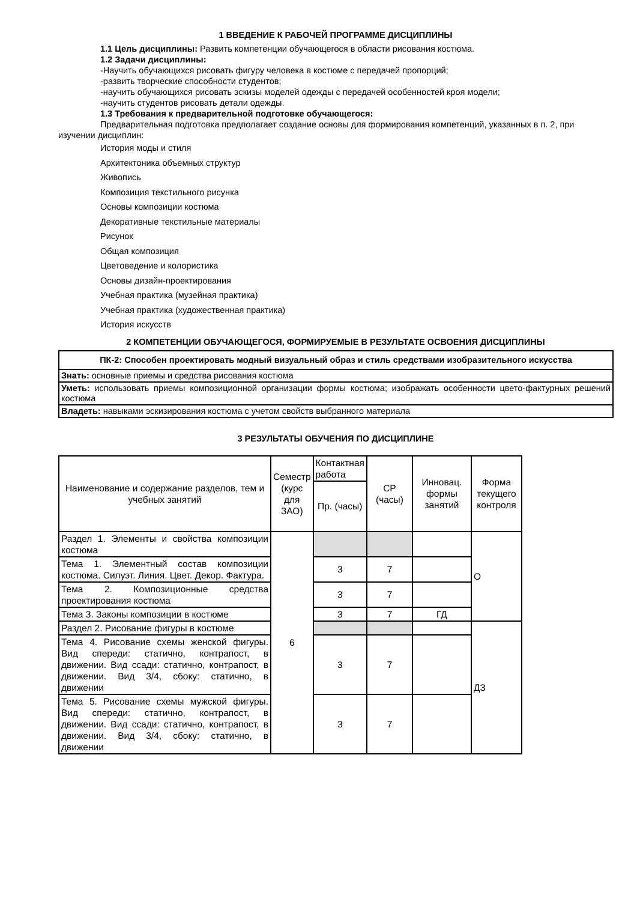1 ВВЕДЕНИЕ К РАБОЧЕЙ ПРОГРАММЕ ДИСЦИПЛИНЫ
1.1 Цель дисциплины: Развить компетенции обучающегося в области рисования костюма.
1.2 Задачи дисциплины:
-Научить обучающихся рисовать фигуру человека в костюме с передачей пропорций;
-развить творческие способности студентов;
-научить обучающихся рисовать эскизы моделей одежды с передачей особенностей кроя модели;
-научить студентов рисовать детали одежды.
1.3 Требования к предварительной подготовке обучающегося:
Предварительная подготовка предполагает создание основы для формирования компетенций, указанных в п. 2, при изучении дисциплин:
История моды и стиля
Архитектоника объемных структур
Живопись
Композиция текстильного рисунка
Основы композиции костюма
Декоративные текстильные материалы
Рисунок
Общая композиция
Цветоведение и колористика
Основы дизайн-проектирования
Учебная практика (музейная практика)
Учебная практика (художественная практика)
История искусств
2 КОМПЕТЕНЦИИ ОБУЧАЮЩЕГОСЯ, ФОРМИРУЕМЫЕ В РЕЗУЛЬТАТЕ ОСВОЕНИЯ ДИСЦИПЛИНЫ
| ПК-2: Способен проектировать модный визуальный образ и стиль средствами изобразительного искусства |
| Знать: основные приемы и средства рисования костюма |
| Уметь: использовать приемы композиционной организации формы костюма; изображать особенности цвето-фактурных решений костюма |
| Владеть: навыками эскизирования костюма с учетом свойств выбранного материала |
3 РЕЗУЛЬТАТЫ ОБУЧЕНИЯ ПО ДИСЦИПЛИНЕ
| Наименование и содержание разделов, тем и учебных занятий | Семестр (курс для ЗАО) | Контактная работа | СР (часы) | Инновац. формы занятий | Форма текущего контроля |
| | | Пр. (часы) | | | |
| Раздел 1. Элементы и свойства композиции костюма | 6 | | | | О |
| Тема 1. Элементный состав композиции костюма. Силуэт. Линия. Цвет. Декор. Фактура. | | 3 | 7 | | |
| Тема 2. Композиционные средства проектирования костюма | | 3 | 7 | | |
| Тема 3. Законы композиции в костюме | | 3 | 7 | ГД | |
| Раздел 2. Рисование фигуры в костюме | | | | | ДЗ |
| Тема 4. Рисование схемы женской фигуры. Вид спереди: статично, контрапост, в движении. Вид ссади: статично, контрапост, в движении. Вид 3/4, сбоку: статично, в движении | | 3 | 7 | | |
| Тема 5. Рисование схемы мужской фигуры. Вид спереди: статично, контрапост, в движении. Вид ссади: статично, контрапост, в движении. Вид 3/4, сбоку: статично, в движении | | 3 | 7 | | |